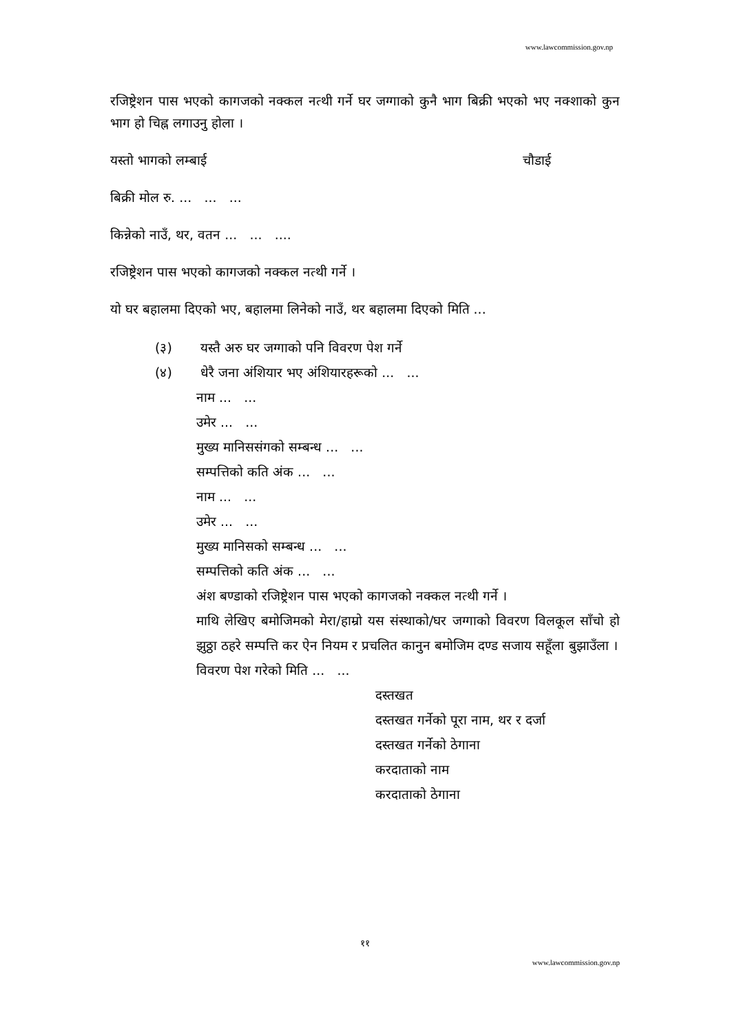www.lawcommission.gov.np
रजिष्ट्रेशन पास भएको कागजको नक्कल नत्थी गर्ने घर जग्गाको कुनै भाग बिक्री भएको भए नक्शाको कुन भाग हो चिह्न लगाउनु होला ।
यस्तो भागको लम्बाई चौडाई
बिक्री मोल रु. ... ... ...
किन्नेको नाउँ, थर, वतन ... ... ....
रजिष्ट्रेशन पास भएको कागजको नक्कल नत्थी गर्ने ।
यो घर बहालमा दिएको भए, बहालमा लिनेको नाउँ, थर बहालमा दिएको मिति ...
(३) यस्तै अरु घर जग्गाको पनि विवरण पेश गर्ने
(४) धेरै जना अंशियार भए अंशियारहरूको ... ...
नाम ... ...
उमेर ... ...
मुख्य मानिससंगको सम्बन्ध ... ...
सम्पत्तिको कति अंक ... ...
नाम ... ...
उमेर ... ...
मुख्य मानिसको सम्बन्ध ... ...
सम्पत्तिको कति अंक ... ...
अंश बण्डाको रजिष्ट्रेशन पास भएको कागजको नक्कल नत्थी गर्ने ।
माथि लेखिए बमोजिमको मेरा/हाम्रो यस संस्थाको/घर जग्गाको विवरण विलकूल साँचो हो झुठ्ठा ठहरे सम्पत्ति कर ऐन नियम र प्रचलित कानुन बमोजिम दण्ड सजाय सहूँला बुझाउँला ।
विवरण पेश गरेको मिति ... ...
दस्तखत
दस्तखत गर्नेको पूरा नाम, थर र दर्जा
दस्तखत गर्नेको ठेगाना
करदाताको नाम
करदाताको ठेगाना
११
www.lawcommission.gov.np